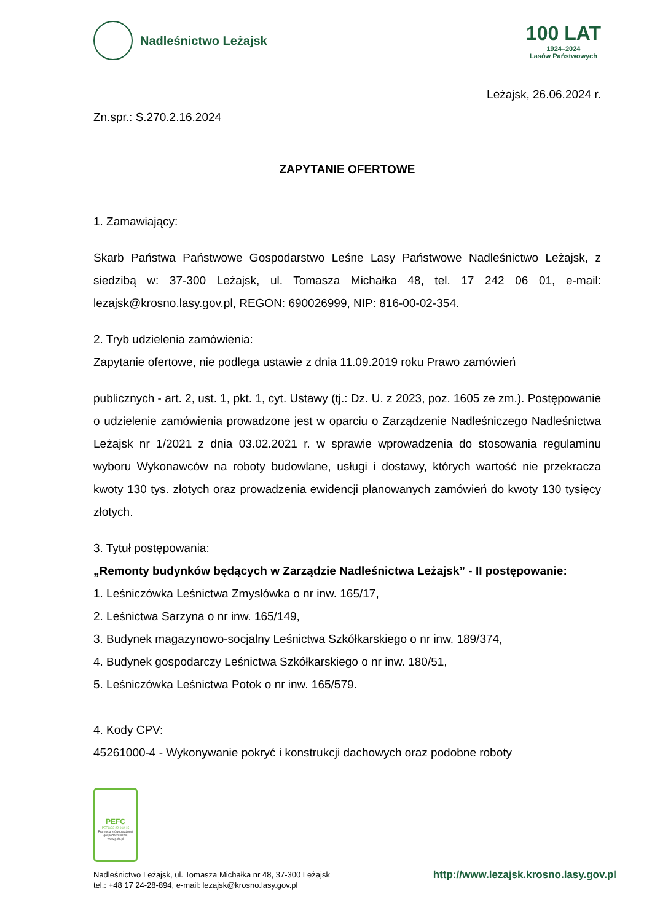Nadleśnictwo Leżajsk
100 LAT
1924–2024
Lasów Państwowych
Leżajsk, 26.06.2024 r.
Zn.spr.: S.270.2.16.2024
ZAPYTANIE OFERTOWE
1. Zamawiający:
Skarb Państwa Państwowe Gospodarstwo Leśne Lasy Państwowe Nadleśnictwo Leżajsk, z siedzibą w: 37-300 Leżajsk, ul. Tomasza Michałka 48, tel. 17 242 06 01, e-mail: lezajsk@krosno.lasy.gov.pl, REGON: 690026999, NIP: 816-00-02-354.
2. Tryb udzielenia zamówienia:
Zapytanie ofertowe, nie podlega ustawie z dnia 11.09.2019 roku Prawo zamówień
publicznych - art. 2, ust. 1, pkt. 1, cyt. Ustawy (tj.: Dz. U. z 2023, poz. 1605 ze zm.). Postępowanie o udzielenie zamówienia prowadzone jest w oparciu o Zarządzenie Nadleśniczego Nadleśnictwa Leżajsk nr 1/2021 z dnia 03.02.2021 r. w sprawie wprowadzenia do stosowania regulaminu wyboru Wykonawców na roboty budowlane, usługi i dostawy, których wartość nie przekracza kwoty 130 tys. złotych oraz prowadzenia ewidencji planowanych zamówień do kwoty 130 tysięcy złotych.
3. Tytuł postępowania:
„Remonty budynków będących w Zarządzie Nadleśnictwa Leżajsk” - II postępowanie:
1. Leśniczówka Leśnictwa Zmysłówka o nr inw. 165/17,
2. Leśnictwa Sarzyna o nr inw. 165/149,
3. Budynek magazynowo-socjalny Leśnictwa Szkółkarskiego o nr inw. 189/374,
4. Budynek gospodarczy Leśnictwa Szkółkarskiego o nr inw. 180/51,
5. Leśniczówka Leśnictwa Potok o nr inw. 165/579.
4. Kody CPV:
45261000-4 - Wykonywanie pokryć i konstrukcji dachowych oraz podobne roboty
PEFC
PEFC/32-22-012-15
Promocja zrównoważonej gospodarki leśnej
www.pefc.pl
Nadleśnictwo Leżajsk, ul. Tomasza Michałka nr 48, 37-300 Leżajsk
tel.: +48 17 24-28-894, e-mail: lezajsk@krosno.lasy.gov.pl
http://www.lezajsk.krosno.lasy.gov.pl